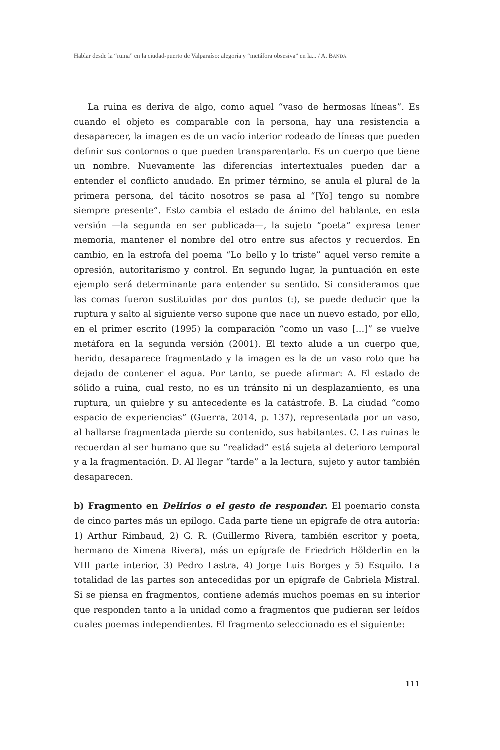Hablar desde la “ruina” en la ciudad-puerto de Valparaíso: alegoría y “metáfora obsesiva” en la... / A. BANDA
La ruina es deriva de algo, como aquel “vaso de hermosas líneas”. Es cuando el objeto es comparable con la persona, hay una resistencia a desaparecer, la imagen es de un vacío interior rodeado de líneas que pueden definir sus contornos o que pueden transparentarlo. Es un cuerpo que tiene un nombre. Nuevamente las diferencias intertextuales pueden dar a entender el conflicto anudado. En primer término, se anula el plural de la primera persona, del tácito nosotros se pasa al “[Yo] tengo su nombre siempre presente”. Esto cambia el estado de ánimo del hablante, en esta versión —la segunda en ser publicada—, la sujeto “poeta” expresa tener memoria, mantener el nombre del otro entre sus afectos y recuerdos. En cambio, en la estrofa del poema “Lo bello y lo triste” aquel verso remite a opresión, autoritarismo y control. En segundo lugar, la puntuación en este ejemplo será determinante para entender su sentido. Si consideramos que las comas fueron sustituidas por dos puntos (:), se puede deducir que la ruptura y salto al siguiente verso supone que nace un nuevo estado, por ello, en el primer escrito (1995) la comparación “como un vaso […]” se vuelve metáfora en la segunda versión (2001). El texto alude a un cuerpo que, herido, desaparece fragmentado y la imagen es la de un vaso roto que ha dejado de contener el agua. Por tanto, se puede afirmar: A. El estado de sólido a ruina, cual resto, no es un tránsito ni un desplazamiento, es una ruptura, un quiebre y su antecedente es la catástrofe. B. La ciudad “como espacio de experiencias” (Guerra, 2014, p. 137), representada por un vaso, al hallarse fragmentada pierde su contenido, sus habitantes. C. Las ruinas le recuerdan al ser humano que su “realidad” está sujeta al deterioro temporal y a la fragmentación. D. Al llegar “tarde” a la lectura, sujeto y autor también desaparecen.
b) Fragmento en Delirios o el gesto de responder. El poemario consta de cinco partes más un epílogo. Cada parte tiene un epígrafe de otra autoría: 1) Arthur Rimbaud, 2) G. R. (Guillermo Rivera, también escritor y poeta, hermano de Ximena Rivera), más un epígrafe de Friedrich Hölderlin en la VIII parte interior, 3) Pedro Lastra, 4) Jorge Luis Borges y 5) Esquilo. La totalidad de las partes son antecedidas por un epígrafe de Gabriela Mistral. Si se piensa en fragmentos, contiene además muchos poemas en su interior que responden tanto a la unidad como a fragmentos que pudieran ser leídos cuales poemas independientes. El fragmento seleccionado es el siguiente:
111